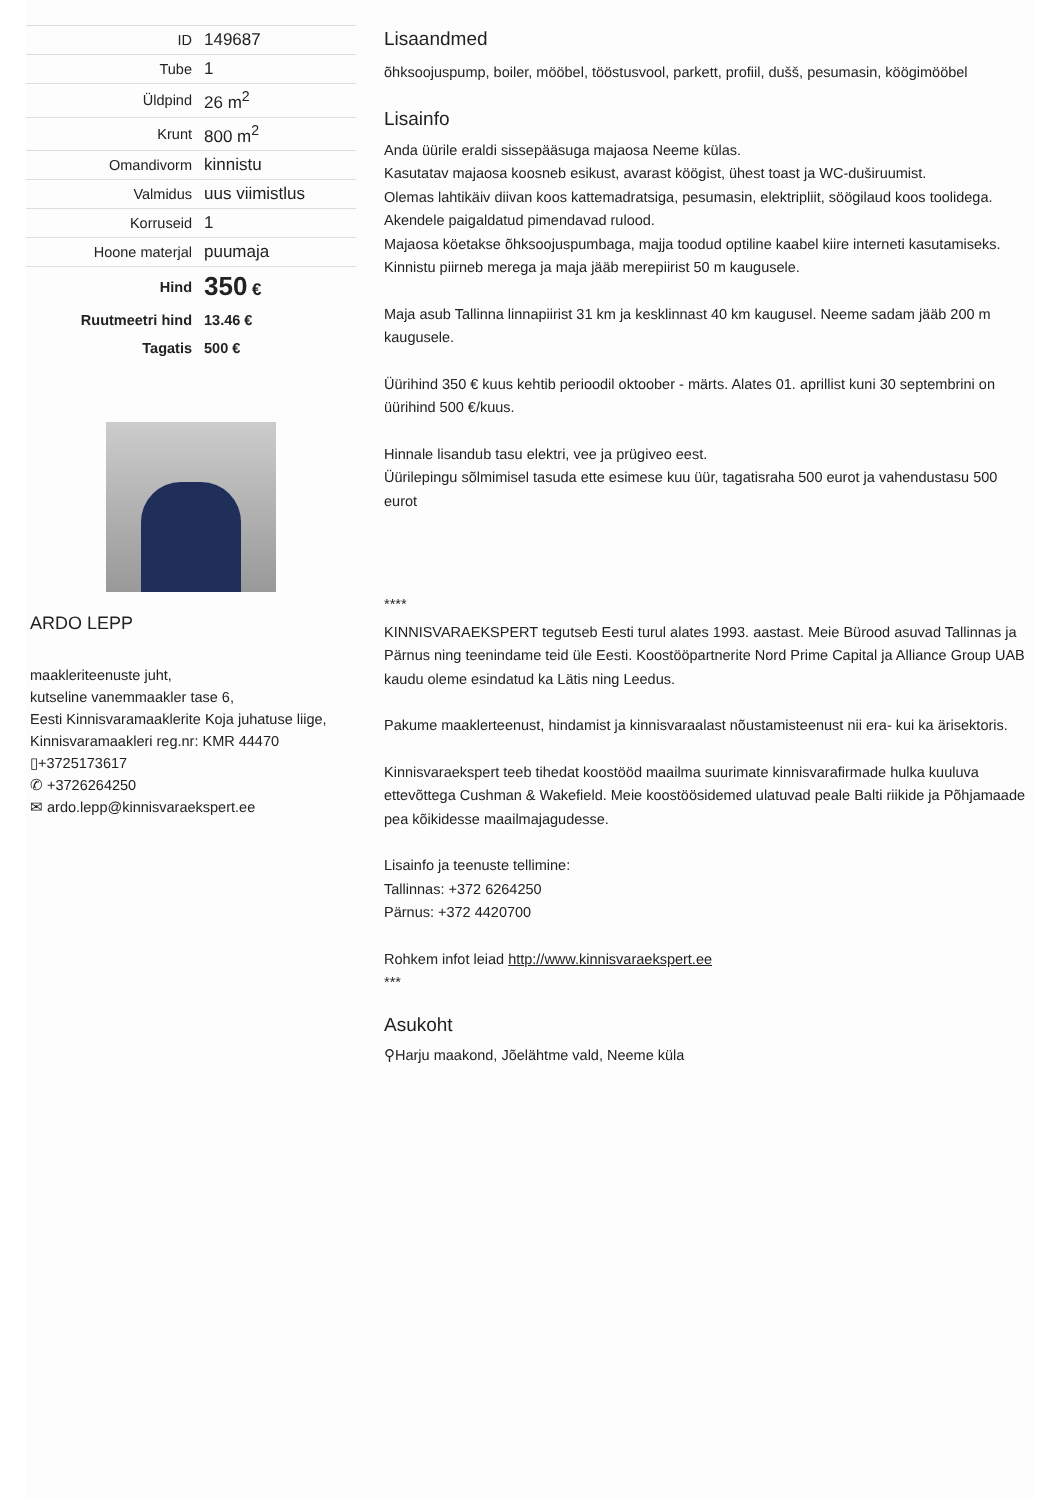| ID | 149687 |
| Tube | 1 |
| Üldpind | 26 m<sup>2</sup> |
| Krunt | 800 m<sup>2</sup> |
| Omandivorm | kinnistu |
| Valmidus | uus viimistlus |
| Korruseid | 1 |
| Hoone materjal | puumaja |
| Hind | 350 € |
| Ruutmeetri hind | 13.46 € |
| Tagatis | 500 € |
ARDO LEPP
maakleriteenuste juht,
kutseline vanemmaakler tase 6,
Eesti Kinnisvaramaaklerite Koja juhatuse liige,
Kinnisvaramaakleri reg.nr: KMR 44470
▯+3725173617
✆ +3726264250
✉ ardo.lepp@kinnisvaraekspert.ee
Lisaandmed
õhksoojuspump, boiler, mööbel, tööstusvool, parkett, profiil, dušš, pesumasin, köögimööbel
Lisainfo
Anda üürile eraldi sissepääsuga majaosa Neeme külas.
Kasutatav majaosa koosneb esikust, avarast köögist, ühest toast ja WC-duširuumist.
Olemas lahtikäiv diivan koos kattemadratsiga, pesumasin, elektripliit, söögilaud koos toolidega.
Akendele paigaldatud pimendavad rulood.
Majaosa köetakse õhksoojuspumbaga, majja toodud optiline kaabel kiire interneti kasutamiseks.
Kinnistu piirneb merega ja maja jääb merepiirist 50 m kaugusele.
Maja asub Tallinna linnapiirist 31 km ja kesklinnast 40 km kaugusel. Neeme sadam jääb 200 m kaugusele.
Üürihind 350 € kuus kehtib perioodil oktoober - märts. Alates 01. aprillist kuni 30 septembrini on üürihind 500 €/kuus.
Hinnale lisandub tasu elektri, vee ja prügiveo eest.
Üürilepingu sõlmimisel tasuda ette esimese kuu üür, tagatisraha 500 eurot ja vahendustasu 500 eurot
****
KINNISVARAEKSPERT tegutseb Eesti turul alates 1993. aastast. Meie Bürood asuvad Tallinnas ja Pärnus ning teenindame teid üle Eesti. Koostööpartnerite Nord Prime Capital ja Alliance Group UAB kaudu oleme esindatud ka Lätis ning Leedus.
Pakume maaklerteenust, hindamist ja kinnisvaraalast nõustamisteenust nii era- kui ka ärisektoris.
Kinnisvaraekspert teeb tihedat koostööd maailma suurimate kinnisvarafirmade hulka kuuluva ettevõttega Cushman & Wakefield. Meie koostöösidemed ulatuvad peale Balti riikide ja Põhjamaade pea kõikidesse maailmajagudesse.
Lisainfo ja teenuste tellimine:
Tallinnas: +372 6264250
Pärnus: +372 4420700
Rohkem infot leiad http://www.kinnisvaraekspert.ee
***
Asukoht
⚲Harju maakond, Jõelähtme vald, Neeme küla